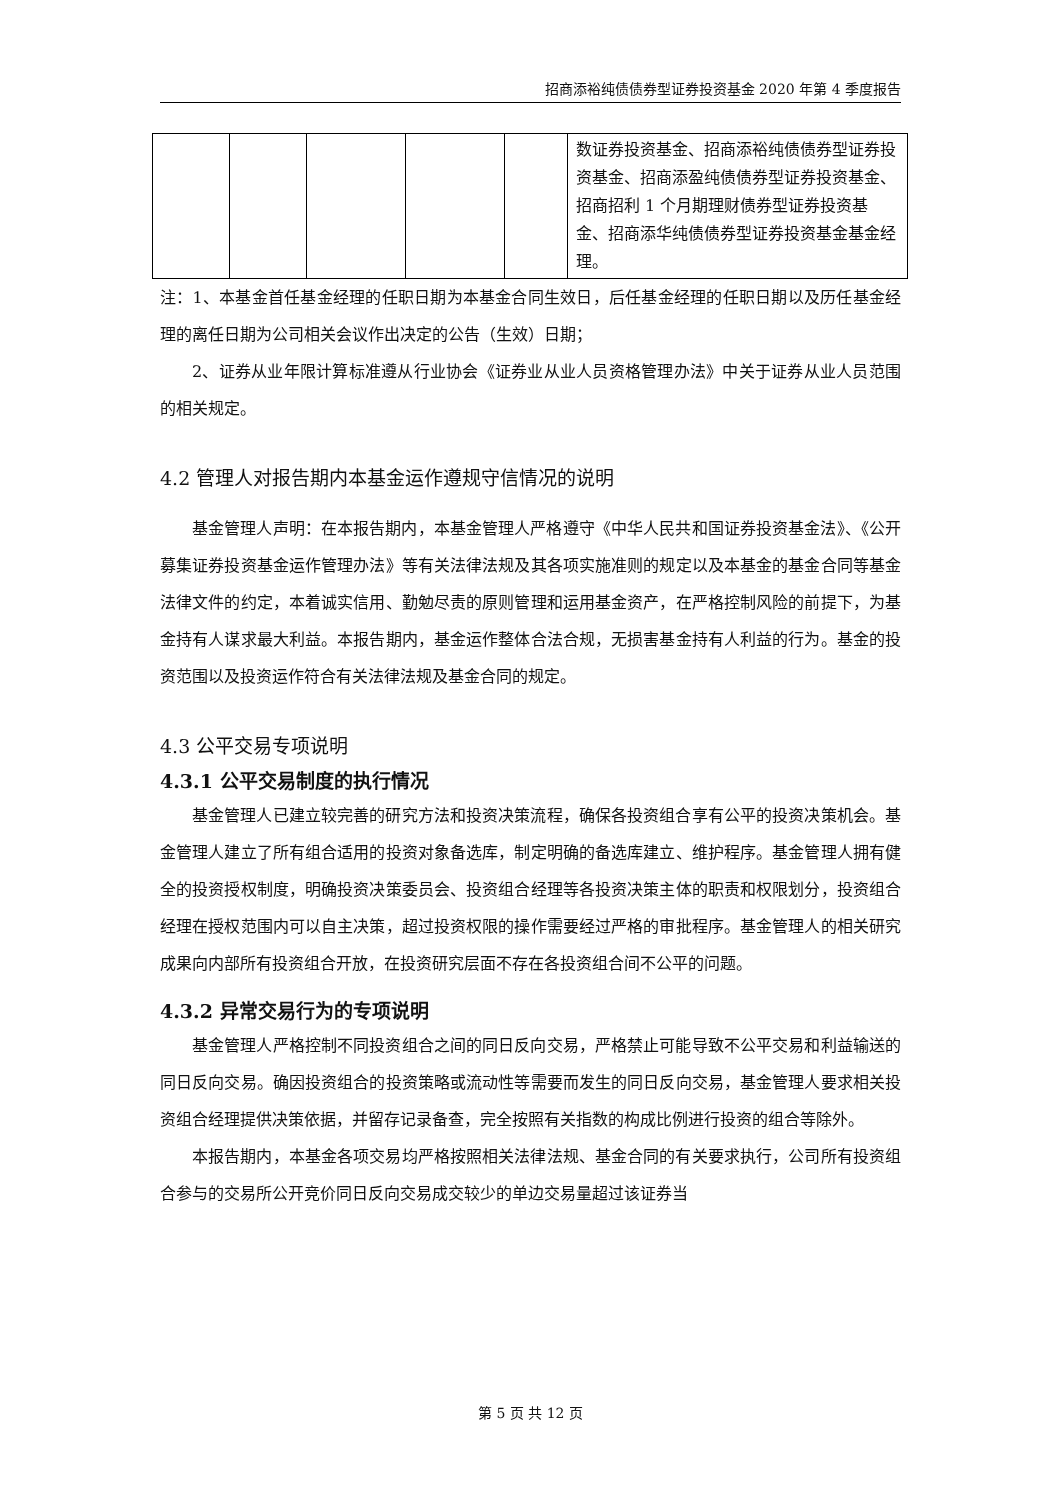招商添裕纯债债券型证券投资基金 2020 年第 4 季度报告
| | | | | | 数证券投资基金、招商添裕纯债债券型证券投资基金、招商添盈纯债债券型证券投资基金、招商招利 1 个月期理财债券型证券投资基金、招商添华纯债债券型证券投资基金基金经理。 |
注：1、本基金首任基金经理的任职日期为本基金合同生效日，后任基金经理的任职日期以及历任基金经理的离任日期为公司相关会议作出决定的公告（生效）日期；
2、证券从业年限计算标准遵从行业协会《证券业从业人员资格管理办法》中关于证券从业人员范围的相关规定。
4.2 管理人对报告期内本基金运作遵规守信情况的说明
基金管理人声明：在本报告期内，本基金管理人严格遵守《中华人民共和国证券投资基金法》、《公开募集证券投资基金运作管理办法》等有关法律法规及其各项实施准则的规定以及本基金的基金合同等基金法律文件的约定，本着诚实信用、勤勉尽责的原则管理和运用基金资产，在严格控制风险的前提下，为基金持有人谋求最大利益。本报告期内，基金运作整体合法合规，无损害基金持有人利益的行为。基金的投资范围以及投资运作符合有关法律法规及基金合同的规定。
4.3 公平交易专项说明
4.3.1 公平交易制度的执行情况
基金管理人已建立较完善的研究方法和投资决策流程，确保各投资组合享有公平的投资决策机会。基金管理人建立了所有组合适用的投资对象备选库，制定明确的备选库建立、维护程序。基金管理人拥有健全的投资授权制度，明确投资决策委员会、投资组合经理等各投资决策主体的职责和权限划分，投资组合经理在授权范围内可以自主决策，超过投资权限的操作需要经过严格的审批程序。基金管理人的相关研究成果向内部所有投资组合开放，在投资研究层面不存在各投资组合间不公平的问题。
4.3.2 异常交易行为的专项说明
基金管理人严格控制不同投资组合之间的同日反向交易，严格禁止可能导致不公平交易和利益输送的同日反向交易。确因投资组合的投资策略或流动性等需要而发生的同日反向交易，基金管理人要求相关投资组合经理提供决策依据，并留存记录备查，完全按照有关指数的构成比例进行投资的组合等除外。
本报告期内，本基金各项交易均严格按照相关法律法规、基金合同的有关要求执行，公司所有投资组合参与的交易所公开竞价同日反向交易成交较少的单边交易量超过该证券当
第 5 页 共 12 页